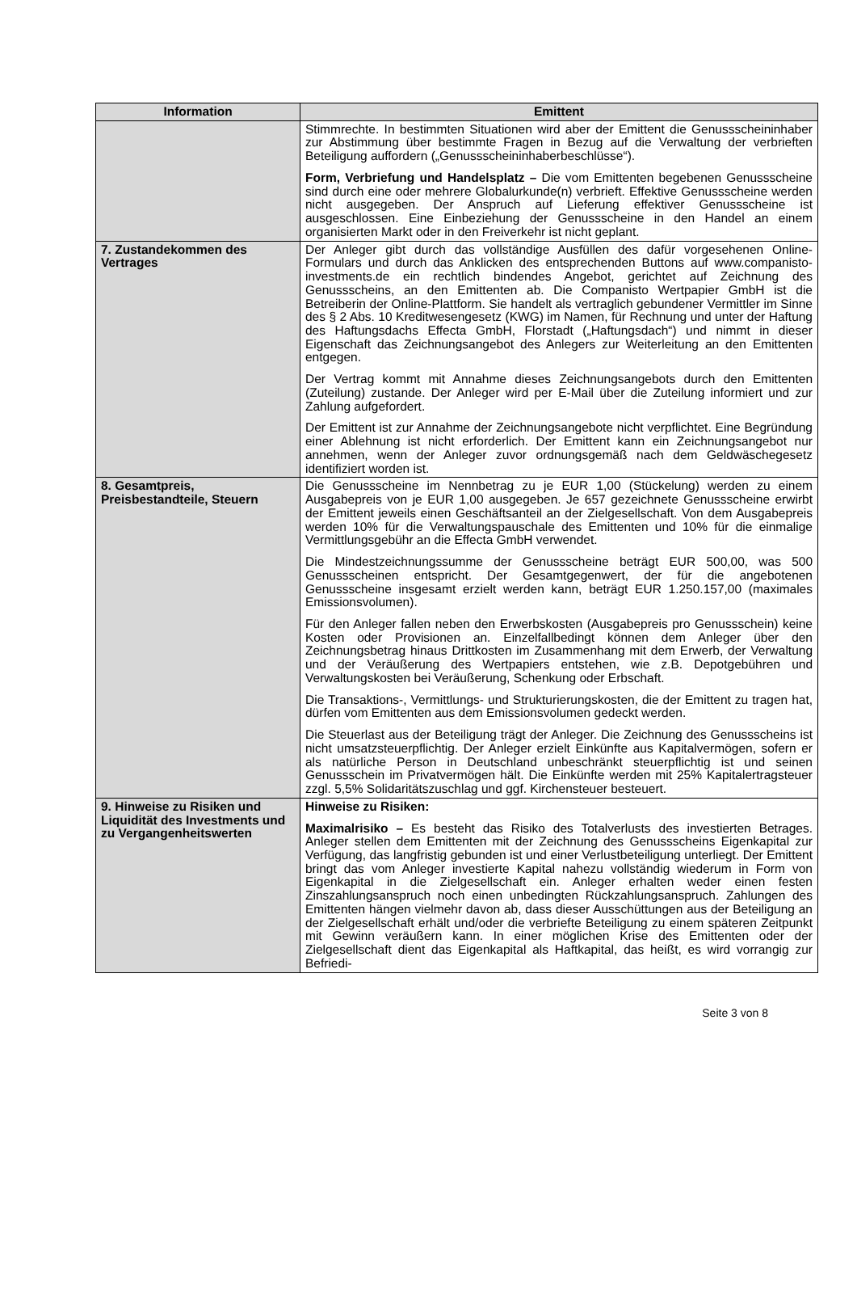| Information | Emittent |
| --- | --- |
| | Stimmrechte. In bestimmten Situationen wird aber der Emittent die Genussscheininhaber zur Abstimmung über bestimmte Fragen in Bezug auf die Verwaltung der verbrieften Beteiligung auffordern („Genussscheininhaberbeschlüsse“). Form, Verbriefung und Handelsplatz – Die vom Emittenten begebenen Genussscheine sind durch eine oder mehrere Globalurkunde(n) verbrieft. Effektive Genussscheine werden nicht ausgegeben. Der Anspruch auf Lieferung effektiver Genussscheine ist ausgeschlossen. Eine Einbeziehung der Genussscheine in den Handel an einem organisierten Markt oder in den Freiverkehr ist nicht geplant. |
| 7. Zustandekommen des Vertrages | Der Anleger gibt durch das vollständige Ausfüllen des dafür vorgesehenen Online-Formulars und durch das Anklicken des entsprechenden Buttons auf www.companisto-investments.de ein rechtlich bindendes Angebot, gerichtet auf Zeichnung des Genussscheins, an den Emittenten ab. Die Companisto Wertpapier GmbH ist die Betreiberin der Online-Plattform. Sie handelt als vertraglich gebundener Vermittler im Sinne des § 2 Abs. 10 Kreditwesengesetz (KWG) im Namen, für Rechnung und unter der Haftung des Haftungsdachs Effecta GmbH, Florstadt („Haftungsdach“) und nimmt in dieser Eigenschaft das Zeichnungsangebot des Anlegers zur Weiterleitung an den Emittenten entgegen. Der Vertrag kommt mit Annahme dieses Zeichnungsangebots durch den Emittenten (Zuteilung) zustande. Der Anleger wird per E-Mail über die Zuteilung informiert und zur Zahlung aufgefordert. Der Emittent ist zur Annahme der Zeichnungsangebote nicht verpflichtet. Eine Begründung einer Ablehnung ist nicht erforderlich. Der Emittent kann ein Zeichnungsangebot nur annehmen, wenn der Anleger zuvor ordnungsgemäß nach dem Geldwäschegesetz identifiziert worden ist. |
| 8. Gesamtpreis, Preisbestandteile, Steuern | Die Genussscheine im Nennbetrag zu je EUR 1,00 (Stückelung) werden zu einem Ausgabepreis von je EUR 1,00 ausgegeben. Je 657 gezeichnete Genussscheine erwirbt der Emittent jeweils einen Geschäftsanteil an der Zielgesellschaft. Von dem Ausgabepreis werden 10% für die Verwaltungspauschale des Emittenten und 10% für die einmalige Vermittlungsgebühr an die Effecta GmbH verwendet. Die Mindestzeichnungssumme der Genussscheine beträgt EUR 500,00, was 500 Genussscheinen entspricht. Der Gesamtgegenwert, der für die angebotenen Genussscheine insgesamt erzielt werden kann, beträgt EUR 1.250.157,00 (maximales Emissionsvolumen). Für den Anleger fallen neben den Erwerbskosten (Ausgabepreis pro Genussschein) keine Kosten oder Provisionen an. Einzelfallbedingt können dem Anleger über den Zeichnungsbetrag hinaus Drittkosten im Zusammenhang mit dem Erwerb, der Verwaltung und der Veräußerung des Wertpapiers entstehen, wie z.B. Depotgebühren und Verwaltungskosten bei Veräußerung, Schenkung oder Erbschaft. Die Transaktions-, Vermittlungs- und Strukturierungskosten, die der Emittent zu tragen hat, dürfen vom Emittenten aus dem Emissionsvolumen gedeckt werden. Die Steuerlast aus der Beteiligung trägt der Anleger. Die Zeichnung des Genussscheins ist nicht umsatzsteuerpflichtig. Der Anleger erzielt Einkünfte aus Kapitalvermögen, sofern er als natürliche Person in Deutschland unbeschränkt steuerpflichtig ist und seinen Genussschein im Privatvermögen hält. Die Einkünfte werden mit 25% Kapitalertragsteuer zzgl. 5,5% Solidaritätszuschlag und ggf. Kirchensteuer besteuert. |
| 9. Hinweise zu Risiken und Liquidität des Investments und zu Vergangenheitswerten | Hinweise zu Risiken: Maximalrisiko – Es besteht das Risiko des Totalverlusts des investierten Betrages. Anleger stellen dem Emittenten mit der Zeichnung des Genussscheins Eigenkapital zur Verfügung, das langfristig gebunden ist und einer Verlustbeteiligung unterliegt. Der Emittent bringt das vom Anleger investierte Kapital nahezu vollständig wiederum in Form von Eigenkapital in die Zielgesellschaft ein. Anleger erhalten weder einen festen Zinszahlungsanspruch noch einen unbedingten Rückzahlungsanspruch. Zahlungen des Emittenten hängen vielmehr davon ab, dass dieser Ausschüttungen aus der Beteiligung an der Zielgesellschaft erhält und/oder die verbriefte Beteiligung zu einem späteren Zeitpunkt mit Gewinn veräußern kann. In einer möglichen Krise des Emittenten oder der Zielgesellschaft dient das Eigenkapital als Haftkapital, das heißt, es wird vorrangig zur Befriedi- |
Seite 3 von 8